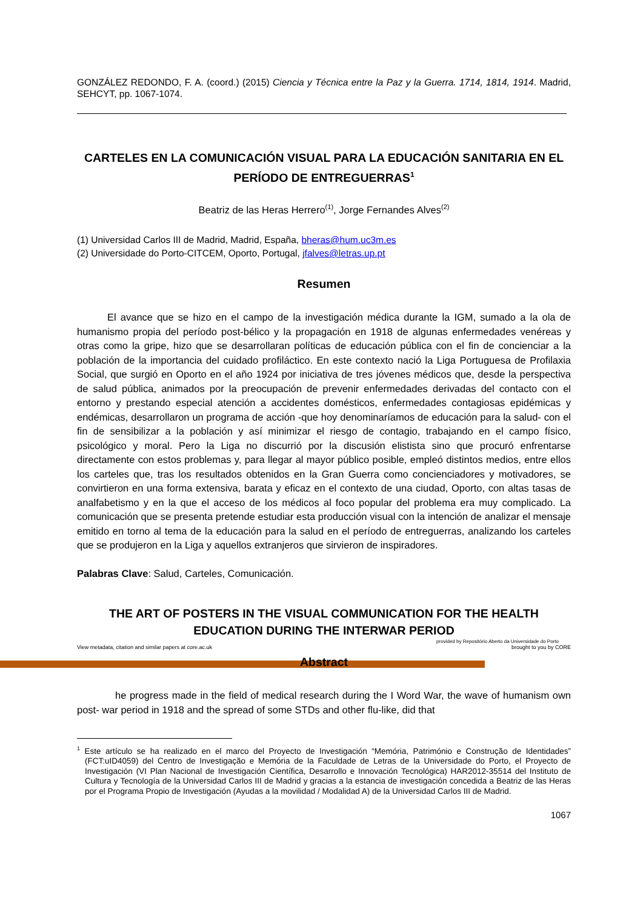GONZÁLEZ REDONDO, F. A. (coord.) (2015) Ciencia y Técnica entre la Paz y la Guerra. 1714, 1814, 1914. Madrid, SEHCYT, pp. 1067-1074.
CARTELES EN LA COMUNICACIÓN VISUAL PARA LA EDUCACIÓN SANITARIA EN EL PERÍODO DE ENTREGUERRAS<sup>1</sup>
Beatriz de las Heras Herrero<sup>(1)</sup>, Jorge Fernandes Alves<sup>(2)</sup>
(1) Universidad Carlos III de Madrid, Madrid, España, bheras@hum.uc3m.es
(2) Universidade do Porto-CITCEM, Oporto, Portugal, jfalves@letras.up.pt
Resumen
El avance que se hizo en el campo de la investigación médica durante la IGM, sumado a la ola de humanismo propia del período post-bélico y la propagación en 1918 de algunas enfermedades venéreas y otras como la gripe, hizo que se desarrollaran políticas de educación pública con el fin de concienciar a la población de la importancia del cuidado profiláctico. En este contexto nació la Liga Portuguesa de Profilaxia Social, que surgió en Oporto en el año 1924 por iniciativa de tres jóvenes médicos que, desde la perspectiva de salud pública, animados por la preocupación de prevenir enfermedades derivadas del contacto con el entorno y prestando especial atención a accidentes domésticos, enfermedades contagiosas epidémicas y endémicas, desarrollaron un programa de acción -que hoy denominaríamos de educación para la salud- con el fin de sensibilizar a la población y así minimizar el riesgo de contagio, trabajando en el campo físico, psicológico y moral. Pero la Liga no discurrió por la discusión elistista sino que procuró enfrentarse directamente con estos problemas y, para llegar al mayor público posible, empleó distintos medios, entre ellos los carteles que, tras los resultados obtenidos en la Gran Guerra como concienciadores y motivadores, se convirtieron en una forma extensiva, barata y eficaz en el contexto de una ciudad, Oporto, con altas tasas de analfabetismo y en la que el acceso de los médicos al foco popular del problema era muy complicado. La comunicación que se presenta pretende estudiar esta producción visual con la intención de analizar el mensaje emitido en torno al tema de la educación para la salud en el período de entreguerras, analizando los carteles que se produjeron en la Liga y aquellos extranjeros que sirvieron de inspiradores.
Palabras Clave: Salud, Carteles, Comunicación.
THE ART OF POSTERS IN THE VISUAL COMMUNICATION FOR THE HEALTH EDUCATION DURING THE INTERWAR PERIOD
provided by Repositório Aberto da Universidade do Porto
View metadata, citation and similar papers at core.ac.uk brought to you by CORE
Abstract
he progress made in the field of medical research during the I Word War, the wave of humanism own post- war period in 1918 and the spread of some STDs and other flu-like, did that
<sup>1</sup> Este artículo se ha realizado en el marco del Proyecto de Investigación “Memória, Património e Construção de Identidades” (FCT:uID4059) del Centro de Investigação e Memória de la Faculdade de Letras de la Universidade do Porto, el Proyecto de Investigación (VI Plan Nacional de Investigación Científica, Desarrollo e Innovación Tecnológica) HAR2012-35514 del Instituto de Cultura y Tecnología de la Universidad Carlos III de Madrid y gracias a la estancia de investigación concedida a Beatriz de las Heras por el Programa Propio de Investigación (Ayudas a la movilidad / Modalidad A) de la Universidad Carlos III de Madrid.
1067